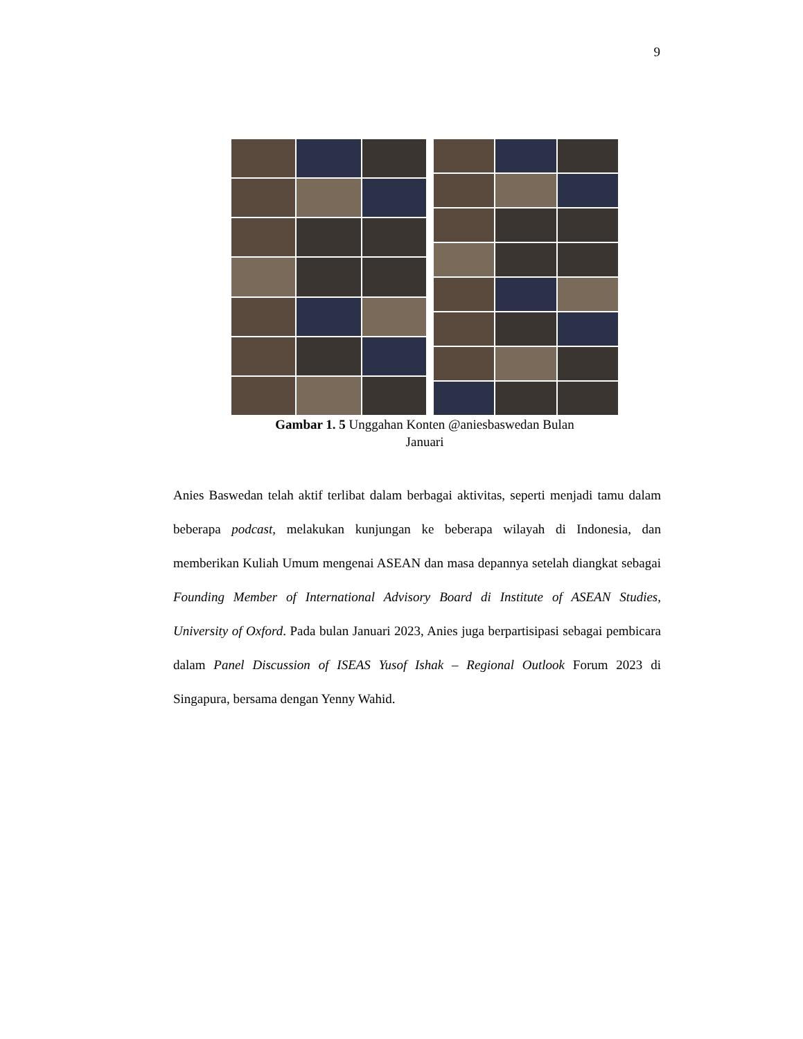9
Gambar 1. 5 Unggahan Konten @aniesbaswedan Bulan
Januari
Anies Baswedan telah aktif terlibat dalam berbagai aktivitas, seperti menjadi tamu dalam beberapa podcast, melakukan kunjungan ke beberapa wilayah di Indonesia, dan memberikan Kuliah Umum mengenai ASEAN dan masa depannya setelah diangkat sebagai Founding Member of International Advisory Board di Institute of ASEAN Studies, University of Oxford. Pada bulan Januari 2023, Anies juga berpartisipasi sebagai pembicara dalam Panel Discussion of ISEAS Yusof Ishak – Regional Outlook Forum 2023 di Singapura, bersama dengan Yenny Wahid.